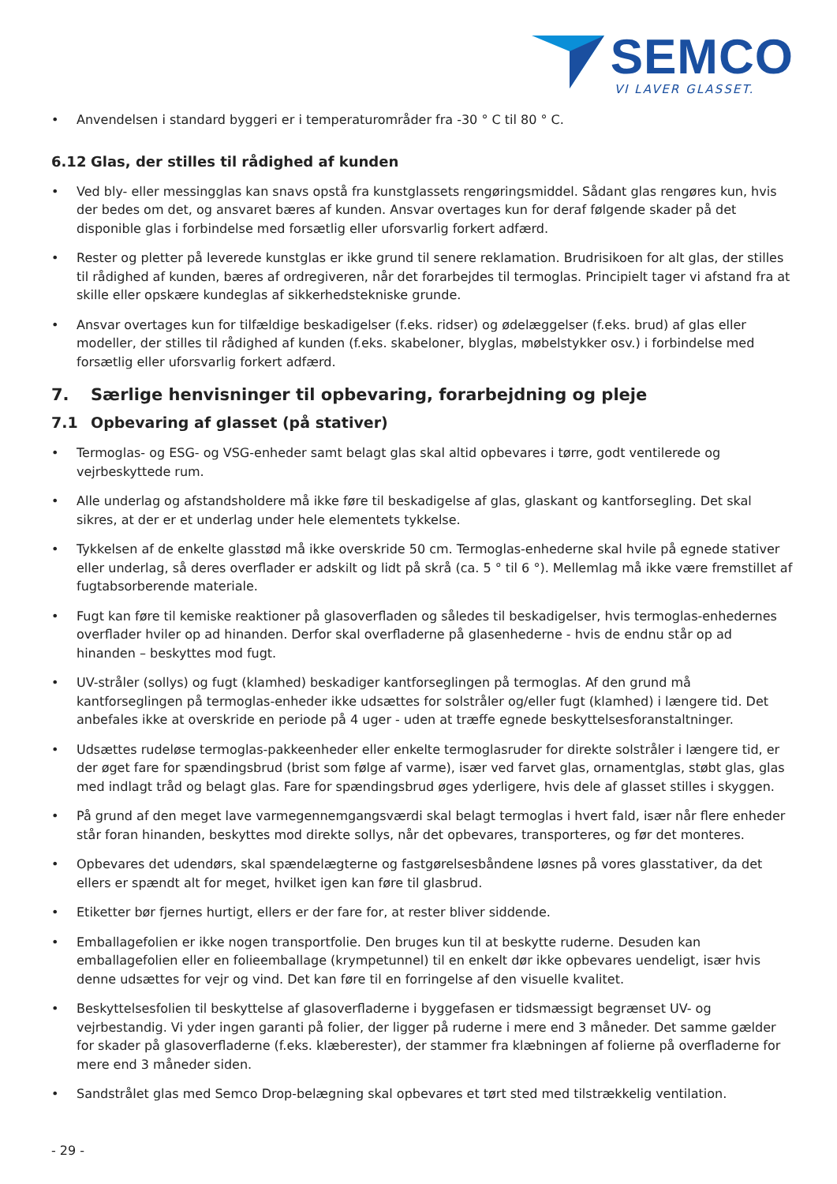SEMCO
VI LAVER GLASSET.
• Anvendelsen i standard byggeri er i temperaturområder fra -30 ° C til 80 ° C.
6.12 Glas, der stilles til rådighed af kunden
• Ved bly- eller messingglas kan snavs opstå fra kunstglassets rengøringsmiddel. Sådant glas rengøres kun, hvis der bedes om det, og ansvaret bæres af kunden. Ansvar overtages kun for deraf følgende skader på det disponible glas i forbindelse med forsætlig eller uforsvarlig forkert adfærd.
• Rester og pletter på leverede kunstglas er ikke grund til senere reklamation. Brudrisikoen for alt glas, der stilles til rådighed af kunden, bæres af ordregiveren, når det forarbejdes til termoglas. Principielt tager vi afstand fra at skille eller opskære kundeglas af sikkerhedstekniske grunde.
• Ansvar overtages kun for tilfældige beskadigelser (f.eks. ridser) og ødelæggelser (f.eks. brud) af glas eller modeller, der stilles til rådighed af kunden (f.eks. skabeloner, blyglas, møbelstykker osv.) i forbindelse med forsætlig eller uforsvarlig forkert adfærd.
7. Særlige henvisninger til opbevaring, forarbejdning og pleje
7.1 Opbevaring af glasset (på stativer)
• Termoglas- og ESG- og VSG-enheder samt belagt glas skal altid opbevares i tørre, godt ventilerede og vejrbeskyttede rum.
• Alle underlag og afstandsholdere må ikke føre til beskadigelse af glas, glaskant og kantforsegling. Det skal sikres, at der er et underlag under hele elementets tykkelse.
• Tykkelsen af de enkelte glasstød må ikke overskride 50 cm. Termoglas-enhederne skal hvile på egnede stativer eller underlag, så deres overflader er adskilt og lidt på skrå (ca. 5 ° til 6 °). Mellemlag må ikke være fremstillet af fugtabsorberende materiale.
• Fugt kan føre til kemiske reaktioner på glasoverfladen og således til beskadigelser, hvis termoglas-enhedernes overflader hviler op ad hinanden. Derfor skal overfladerne på glasenhederne - hvis de endnu står op ad hinanden – beskyttes mod fugt.
• UV-stråler (sollys) og fugt (klamhed) beskadiger kantforseglingen på termoglas. Af den grund må kantforseglingen på termoglas-enheder ikke udsættes for solstråler og/eller fugt (klamhed) i længere tid. Det anbefales ikke at overskride en periode på 4 uger - uden at træffe egnede beskyttelsesforanstaltninger.
• Udsættes rudeløse termoglas-pakkeenheder eller enkelte termoglasruder for direkte solstråler i længere tid, er der øget fare for spændingsbrud (brist som følge af varme), især ved farvet glas, ornamentglas, støbt glas, glas med indlagt tråd og belagt glas. Fare for spændingsbrud øges yderligere, hvis dele af glasset stilles i skyggen.
• På grund af den meget lave varmegennemgangsværdi skal belagt termoglas i hvert fald, især når flere enheder står foran hinanden, beskyttes mod direkte sollys, når det opbevares, transporteres, og før det monteres.
• Opbevares det udendørs, skal spændelægterne og fastgørelsesbåndene løsnes på vores glasstativer, da det ellers er spændt alt for meget, hvilket igen kan føre til glasbrud.
• Etiketter bør fjernes hurtigt, ellers er der fare for, at rester bliver siddende.
• Emballagefolien er ikke nogen transportfolie. Den bruges kun til at beskytte ruderne. Desuden kan emballagefolien eller en folieemballage (krympetunnel) til en enkelt dør ikke opbevares uendeligt, især hvis denne udsættes for vejr og vind. Det kan føre til en forringelse af den visuelle kvalitet.
• Beskyttelsesfolien til beskyttelse af glasoverfladerne i byggefasen er tidsmæssigt begrænset UV- og vejrbestandig. Vi yder ingen garanti på folier, der ligger på ruderne i mere end 3 måneder. Det samme gælder for skader på glasoverfladerne (f.eks. klæberester), der stammer fra klæbningen af folierne på overfladerne for mere end 3 måneder siden.
• Sandstrålet glas med Semco Drop-belægning skal opbevares et tørt sted med tilstrækkelig ventilation.
- 29 -